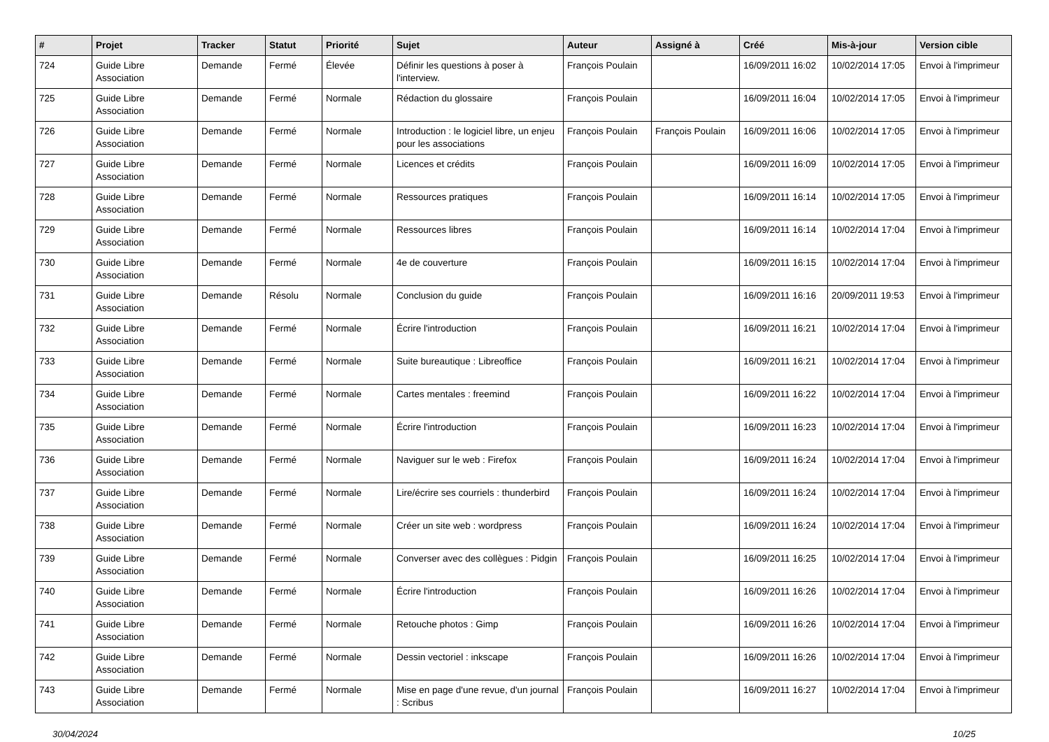| # | Projet | Tracker | Statut | Priorité | Sujet | Auteur | Assigné à | Créé | Mis-à-jour | Version cible |
| --- | --- | --- | --- | --- | --- | --- | --- | --- | --- | --- |
| 724 | Guide Libre Association | Demande | Fermé | Élevée | Définir les questions à poser à l'interview. | François Poulain | | 16/09/2011 16:02 | 10/02/2014 17:05 | Envoi à l'imprimeur |
| 725 | Guide Libre Association | Demande | Fermé | Normale | Rédaction du glossaire | François Poulain | | 16/09/2011 16:04 | 10/02/2014 17:05 | Envoi à l'imprimeur |
| 726 | Guide Libre Association | Demande | Fermé | Normale | Introduction : le logiciel libre, un enjeu pour les associations | François Poulain | François Poulain | 16/09/2011 16:06 | 10/02/2014 17:05 | Envoi à l'imprimeur |
| 727 | Guide Libre Association | Demande | Fermé | Normale | Licences et crédits | François Poulain | | 16/09/2011 16:09 | 10/02/2014 17:05 | Envoi à l'imprimeur |
| 728 | Guide Libre Association | Demande | Fermé | Normale | Ressources pratiques | François Poulain | | 16/09/2011 16:14 | 10/02/2014 17:05 | Envoi à l'imprimeur |
| 729 | Guide Libre Association | Demande | Fermé | Normale | Ressources libres | François Poulain | | 16/09/2011 16:14 | 10/02/2014 17:04 | Envoi à l'imprimeur |
| 730 | Guide Libre Association | Demande | Fermé | Normale | 4e de couverture | François Poulain | | 16/09/2011 16:15 | 10/02/2014 17:04 | Envoi à l'imprimeur |
| 731 | Guide Libre Association | Demande | Résolu | Normale | Conclusion du guide | François Poulain | | 16/09/2011 16:16 | 20/09/2011 19:53 | Envoi à l'imprimeur |
| 732 | Guide Libre Association | Demande | Fermé | Normale | Écrire l'introduction | François Poulain | | 16/09/2011 16:21 | 10/02/2014 17:04 | Envoi à l'imprimeur |
| 733 | Guide Libre Association | Demande | Fermé | Normale | Suite bureautique : Libreoffice | François Poulain | | 16/09/2011 16:21 | 10/02/2014 17:04 | Envoi à l'imprimeur |
| 734 | Guide Libre Association | Demande | Fermé | Normale | Cartes mentales : freemind | François Poulain | | 16/09/2011 16:22 | 10/02/2014 17:04 | Envoi à l'imprimeur |
| 735 | Guide Libre Association | Demande | Fermé | Normale | Écrire l'introduction | François Poulain | | 16/09/2011 16:23 | 10/02/2014 17:04 | Envoi à l'imprimeur |
| 736 | Guide Libre Association | Demande | Fermé | Normale | Naviguer sur le web : Firefox | François Poulain | | 16/09/2011 16:24 | 10/02/2014 17:04 | Envoi à l'imprimeur |
| 737 | Guide Libre Association | Demande | Fermé | Normale | Lire/écrire ses courriels : thunderbird | François Poulain | | 16/09/2011 16:24 | 10/02/2014 17:04 | Envoi à l'imprimeur |
| 738 | Guide Libre Association | Demande | Fermé | Normale | Créer un site web : wordpress | François Poulain | | 16/09/2011 16:24 | 10/02/2014 17:04 | Envoi à l'imprimeur |
| 739 | Guide Libre Association | Demande | Fermé | Normale | Converser avec des collègues : Pidgin | François Poulain | | 16/09/2011 16:25 | 10/02/2014 17:04 | Envoi à l'imprimeur |
| 740 | Guide Libre Association | Demande | Fermé | Normale | Écrire l'introduction | François Poulain | | 16/09/2011 16:26 | 10/02/2014 17:04 | Envoi à l'imprimeur |
| 741 | Guide Libre Association | Demande | Fermé | Normale | Retouche photos : Gimp | François Poulain | | 16/09/2011 16:26 | 10/02/2014 17:04 | Envoi à l'imprimeur |
| 742 | Guide Libre Association | Demande | Fermé | Normale | Dessin vectoriel : inkscape | François Poulain | | 16/09/2011 16:26 | 10/02/2014 17:04 | Envoi à l'imprimeur |
| 743 | Guide Libre Association | Demande | Fermé | Normale | Mise en page d'une revue, d'un journal : Scribus | François Poulain | | 16/09/2011 16:27 | 10/02/2014 17:04 | Envoi à l'imprimeur |
30/04/2024 10/25